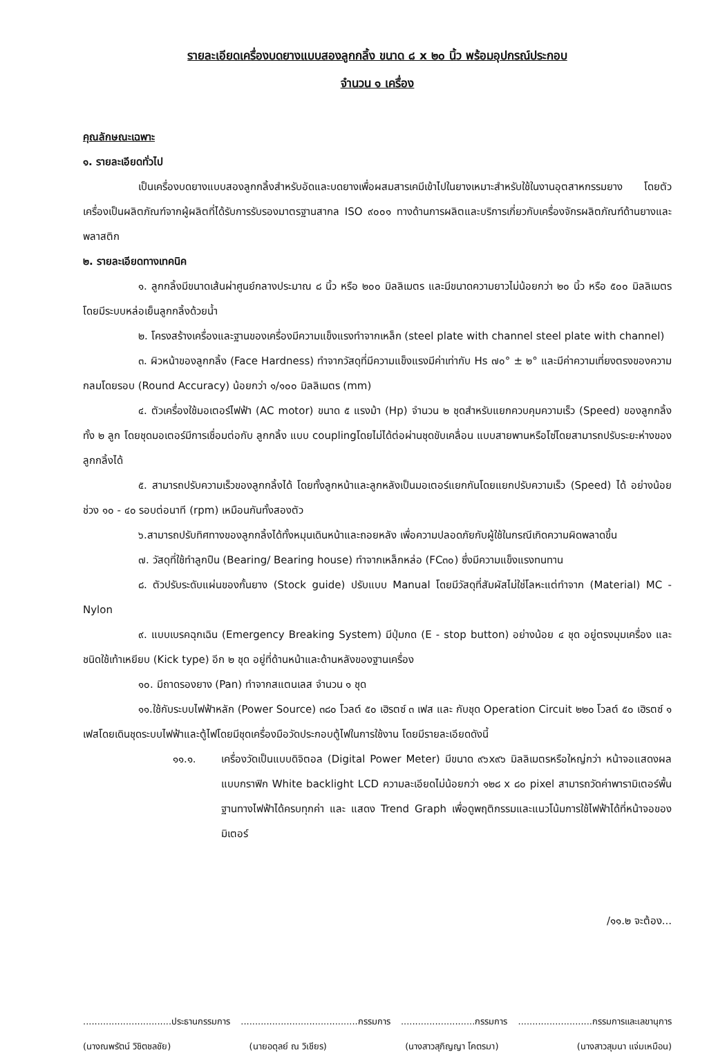รายละเอียดเครื่องบดยางแบบสองลูกกลิ้ง ขนาด ๘ x ๒๐ นิ้ว พร้อมอุปกรณ์ประกอบ
จำนวน ๑ เครื่อง
คุณลักษณะเฉพาะ
๑. รายละเอียดทั่วไป
เป็นเครื่องบดยางแบบสองลูกกลิ้งสำหรับอัดและบดยางเพื่อผสมสารเคมีเข้าไปในยางเหมาะสำหรับใช้ในงานอุตสาหกรรมยาง โดยตัวเครื่องเป็นผลิตภัณฑ์จากผู้ผลิตที่ได้รับการรับรองมาตรฐานสากล ISO ๙๐๐๑ ทางด้านการผลิตและบริการเกี่ยวกับเครื่องจักรผลิตภัณฑ์ด้านยางและพลาสติก
๒. รายละเอียดทางเทคนิค
๑. ลูกกลิ้งมีขนาดเส้นผ่าศูนย์กลางประมาณ ๘ นิ้ว หรือ ๒๐๐ มิลลิเมตร และมีขนาดความยาวไม่น้อยกว่า ๒๐ นิ้ว หรือ ๕๐๐ มิลลิเมตร โดยมีระบบหล่อเย็นลูกกลิ้งด้วยน้ำ
๒. โครงสร้างเครื่องและฐานของเครื่องมีความแข็งแรงทำจากเหล็ก (steel plate with channel steel plate with channel)
๓. ผิวหน้าของลูกกลิ้ง (Face Hardness) ทำจากวัสดุที่มีความแข็งแรงมีค่าเท่ากับ Hs ๗๐° ± ๒° และมีค่าความเที่ยงตรงของความกลมโดยรอบ (Round Accuracy) น้อยกว่า ๑/๑๐๐ มิลลิเมตร (mm)
๔. ตัวเครื่องใช้มอเตอร์ไฟฟ้า (AC motor) ขนาด ๕ แรงม้า (Hp) จำนวน ๒ ชุดสำหรับแยกควบคุมความเร็ว (Speed) ของลูกกลิ้งทั้ง ๒ ลูก โดยชุดมอเตอร์มีการเชื่อมต่อกับ ลูกกลิ้ง แบบ couplingโดยไม่ได้ต่อผ่านชุดขับเคลื่อน แบบสายพานหรือโซ่โดยสามารถปรับระยะห่างของลูกกลิ้งได้
๕. สามารถปรับความเร็วของลูกกลิ้งได้ โดยทั้งลูกหน้าและลูกหลังเป็นมอเตอร์แยกกันโดยแยกปรับความเร็ว (Speed) ได้ อย่างน้อยช่วง ๑๐ - ๔๐ รอบต่อนาที (rpm) เหมือนกันทั้งสองตัว
๖.สามารถปรับทิศทางของลูกกลิ้งได้ทั้งหมุนเดินหน้าและถอยหลัง เพื่อความปลอดภัยกับผู้ใช้ในกรณีเกิดความผิดพลาดขึ้น
๗. วัสดุที่ใช้ทำลูกปืน (Bearing/ Bearing house) ทำจากเหล็กหล่อ (FC๓๐) ซึ่งมีความแข็งแรงทนทาน
๘. ตัวปรับระดับแผ่นของกั้นยาง (Stock guide) ปรับแบบ Manual โดยมีวัสดุที่สัมผัสไม่ใช่โลหะแต่ทำจาก (Material) MC - Nylon
๙. แบบเบรคฉุกเฉิน (Emergency Breaking System) มีปุ่มกด (E - stop button) อย่างน้อย ๔ ชุด อยู่ตรงมุมเครื่อง และชนิดใช้เท้าเหยียบ (Kick type) อีก ๒ ชุด อยู่ที่ด้านหน้าและด้านหลังของฐานเครื่อง
๑๐. มีถาดรองยาง (Pan) ทำจากสแตนเลส จำนวน ๑ ชุด
๑๑.ใช้กับระบบไฟฟ้าหลัก (Power Source) ๓๘๐ โวลต์ ๕๐ เฮิรตซ์ ๓ เฟส และ กับชุด Operation Circuit ๒๒๐ โวลต์ ๕๐ เฮิรตซ์ ๑ เฟสโดยเดินชุดระบบไฟฟ้าและตู้ไฟโดยมีชุดเครื่องมือวัดประกอบตู้ไฟในการใช้งาน โดยมีรายละเอียดดังนี้
๑๑.๑. เครื่องวัดเป็นแบบดิจิตอล (Digital Power Meter) มีขนาด ๙๖x๙๖ มิลลิเมตรหรือใหญ่กว่า หน้าจอแสดงผลแบบกราฟิก White backlight LCD ความละเอียดไม่น้อยกว่า ๑๒๘ x ๘๐ pixel สามารถวัดค่าพารามิเตอร์พื้นฐานทางไฟฟ้าได้ครบทุกค่า และ แสดง Trend Graph เพื่อดูพฤติกรรมและแนวโน้มการใช้ไฟฟ้าได้ที่หน้าจอของมิเตอร์
/๑๑.๒ จะต้อง...
...............................ประธานกรรมการ.........................................กรรมการ..........................กรรมการ..........................กรรมการและเลขานุการ
(นางณพรัตน์ วิชิตชลชัย) (นายอดุลย์ ณ วิเชียร) (นางสาวสุภิญญา โคตรมา) (นางสาวสุมนา แจ่มเหมือน)